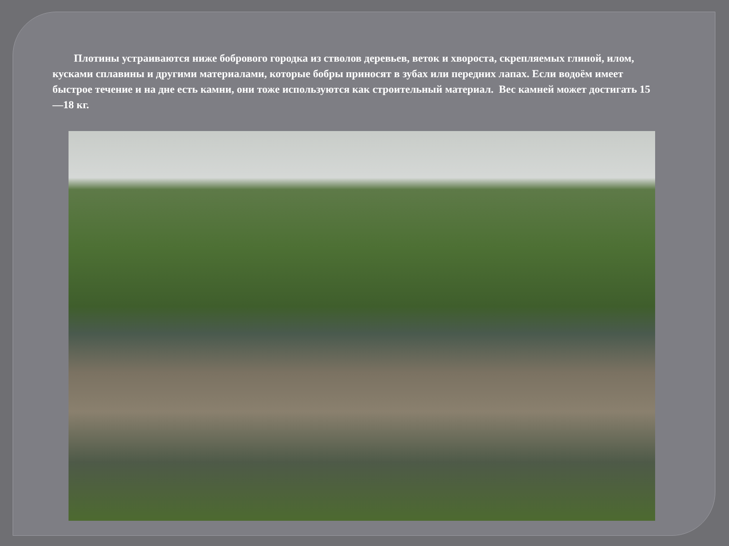Плотины устраиваются ниже бобрового городка из стволов деревьев, веток и хвороста, скрепляемых глиной, илом, кусками сплавины и другими материалами, которые бобры приносят в зубах или передних лапах. Если водоём имеет быстрое течение и на дне есть камни, они тоже используются как строительный материал. Вес камней может достигать 15—18 кг.